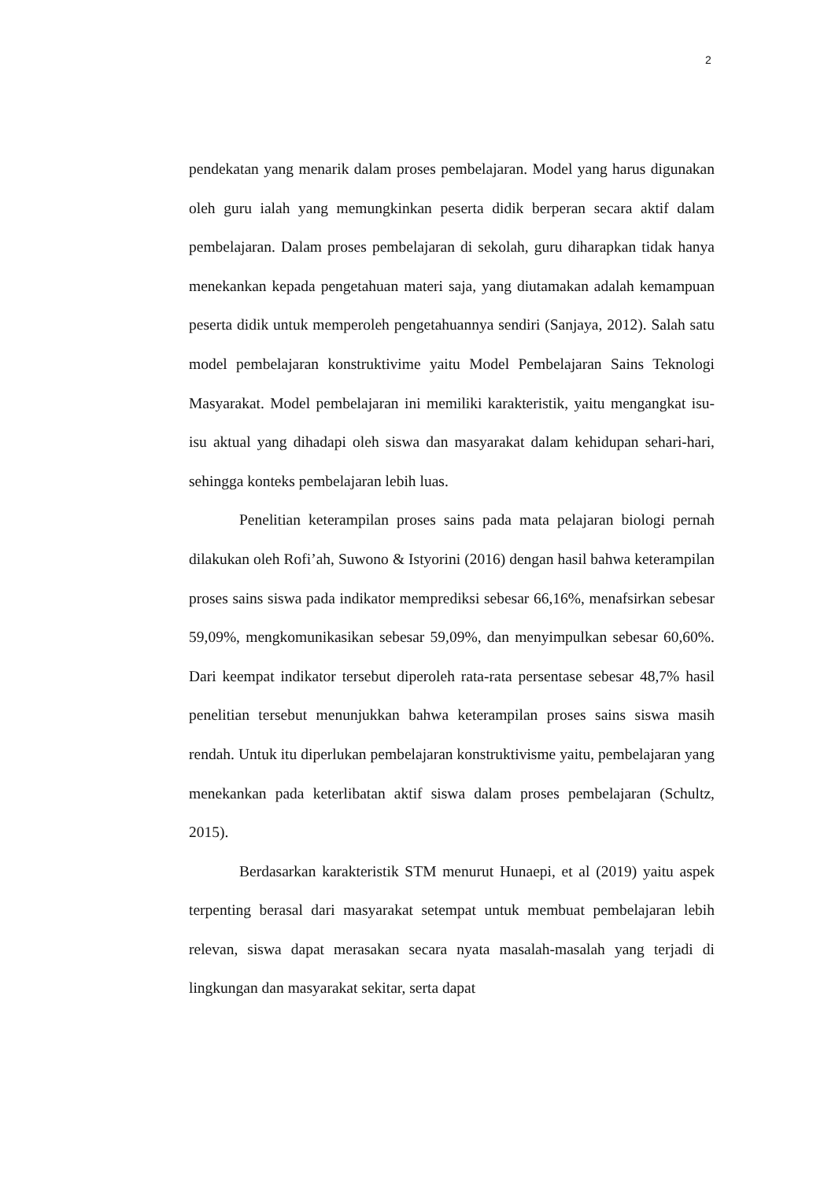2
pendekatan yang menarik dalam proses pembelajaran. Model yang harus digunakan oleh guru ialah yang memungkinkan peserta didik berperan secara aktif dalam pembelajaran. Dalam proses pembelajaran di sekolah, guru diharapkan tidak hanya menekankan kepada pengetahuan materi saja, yang diutamakan adalah kemampuan peserta didik untuk memperoleh pengetahuannya sendiri (Sanjaya, 2012). Salah satu model pembelajaran konstruktivime yaitu Model Pembelajaran Sains Teknologi Masyarakat. Model pembelajaran ini memiliki karakteristik, yaitu mengangkat isu-isu aktual yang dihadapi oleh siswa dan masyarakat dalam kehidupan sehari-hari, sehingga konteks pembelajaran lebih luas.
Penelitian keterampilan proses sains pada mata pelajaran biologi pernah dilakukan oleh Rofi’ah, Suwono & Istyorini (2016) dengan hasil bahwa keterampilan proses sains siswa pada indikator memprediksi sebesar 66,16%, menafsirkan sebesar 59,09%, mengkomunikasikan sebesar 59,09%, dan menyimpulkan sebesar 60,60%. Dari keempat indikator tersebut diperoleh rata-rata persentase sebesar 48,7% hasil penelitian tersebut menunjukkan bahwa keterampilan proses sains siswa masih rendah. Untuk itu diperlukan pembelajaran konstruktivisme yaitu, pembelajaran yang menekankan pada keterlibatan aktif siswa dalam proses pembelajaran (Schultz, 2015).
Berdasarkan karakteristik STM menurut Hunaepi, et al (2019) yaitu aspek terpenting berasal dari masyarakat setempat untuk membuat pembelajaran lebih relevan, siswa dapat merasakan secara nyata masalah-masalah yang terjadi di lingkungan dan masyarakat sekitar, serta dapat